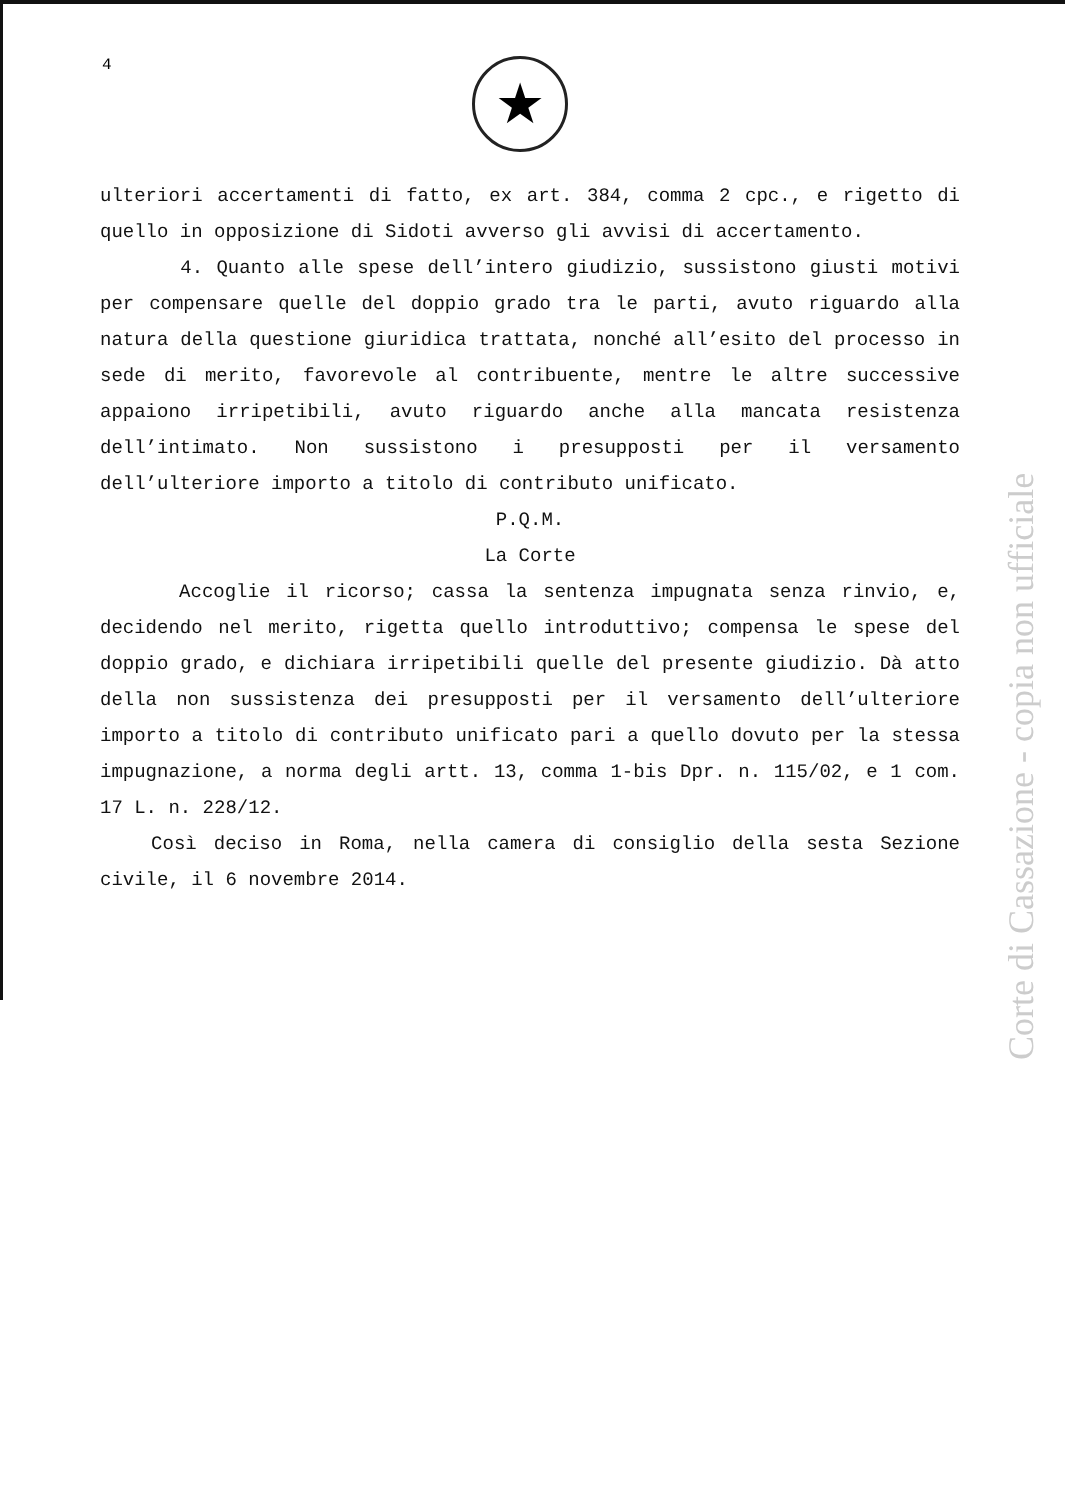4 ★
ulteriori accertamenti di fatto, ex art. 384, comma 2 cpc., e rigetto di quello in opposizione di Sidoti avverso gli avvisi di accertamento.
4. Quanto alle spese dell’intero giudizio, sussistono giusti motivi per compensare quelle del doppio grado tra le parti, avuto riguardo alla natura della questione giuridica trattata, nonché all’esito del processo in sede di merito, favorevole al contribuente, mentre le altre successive appaiono irripetibili, avuto riguardo anche alla mancata resistenza dell’intimato. Non sussistono i presupposti per il versamento dell’ulteriore importo a titolo di contributo unificato.
P.Q.M.
La Corte
Accoglie il ricorso; cassa la sentenza impugnata senza rinvio, e, decidendo nel merito, rigetta quello introduttivo; compensa le spese del doppio grado, e dichiara irripetibili quelle del presente giudizio. Dà atto della non sussistenza dei presupposti per il versamento dell’ulteriore importo a titolo di contributo unificato pari a quello dovuto per la stessa impugnazione, a norma degli artt. 13, comma 1-bis Dpr. n. 115/02, e 1 com. 17 L. n. 228/12.
Così deciso in Roma, nella camera di consiglio della sesta Sezione civile, il 6 novembre 2014.
Corte di Cassazione - copia non ufficiale